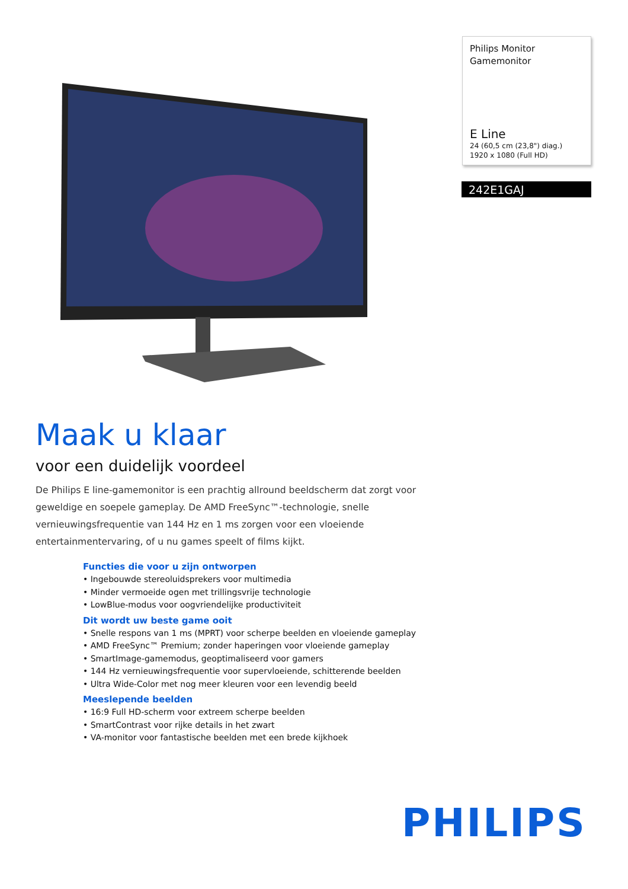Philips Monitor
Gamemonitor
E Line
24 (60,5 cm (23,8") diag.)
1920 x 1080 (Full HD)
242E1GAJ
Maak u klaar
voor een duidelijk voordeel
De Philips E line-gamemonitor is een prachtig allround beeldscherm dat zorgt voor geweldige en soepele gameplay. De AMD FreeSync™-technologie, snelle vernieuwingsfrequentie van 144 Hz en 1 ms zorgen voor een vloeiende entertainmentervaring, of u nu games speelt of films kijkt.
Functies die voor u zijn ontworpen
• Ingebouwde stereoluidsprekers voor multimedia
• Minder vermoeide ogen met trillingsvrije technologie
• LowBlue-modus voor oogvriendelijke productiviteit
Dit wordt uw beste game ooit
• Snelle respons van 1 ms (MPRT) voor scherpe beelden en vloeiende gameplay
• AMD FreeSync™ Premium; zonder haperingen voor vloeiende gameplay
• SmartImage-gamemodus, geoptimaliseerd voor gamers
• 144 Hz vernieuwingsfrequentie voor supervloeiende, schitterende beelden
• Ultra Wide-Color met nog meer kleuren voor een levendig beeld
Meeslepende beelden
• 16:9 Full HD-scherm voor extreem scherpe beelden
• SmartContrast voor rijke details in het zwart
• VA-monitor voor fantastische beelden met een brede kijkhoek
PHILIPS